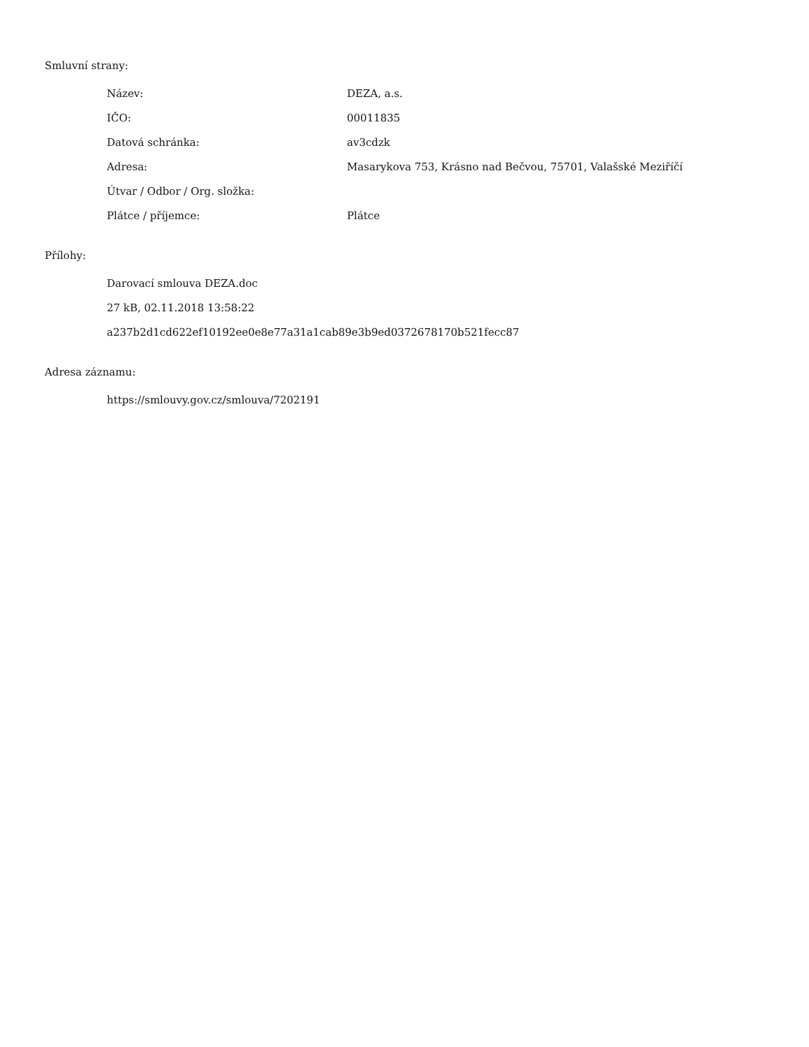Smluvní strany:
| Název: | DEZA, a.s. |
| IČO: | 00011835 |
| Datová schránka: | av3cdzk |
| Adresa: | Masarykova 753, Krásno nad Bečvou, 75701, Valašské Meziříčí |
| Útvar / Odbor / Org. složka: | |
| Plátce / příjemce: | Plátce |
Přílohy:
Darovací smlouva DEZA.doc
27 kB, 02.11.2018 13:58:22
a237b2d1cd622ef10192ee0e8e77a31a1cab89e3b9ed0372678170b521fecc87
Adresa záznamu:
https://smlouvy.gov.cz/smlouva/7202191